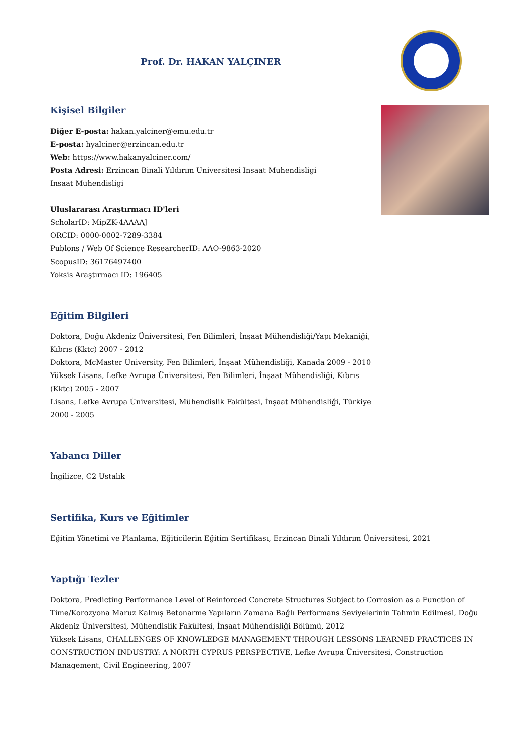Prof. Dr. HAKAN YALÇINER
Kişisel Bilgiler
Diğer E-posta: hakan.yalciner@emu.edu.tr
E-posta: hyalciner@erzincan.edu.tr
Web: https://www.hakanyalciner.com/
Posta Adresi: Erzincan Binali Yıldırım Universitesi Insaat Muhendisligi Insaat Muhendisligi
Uluslararası Araştırmacı ID'leri
ScholarID: MipZK-4AAAAJ
ORCID: 0000-0002-7289-3384
Publons / Web Of Science ResearcherID: AAO-9863-2020
ScopusID: 36176497400
Yoksis Araştırmacı ID: 196405
Eğitim Bilgileri
Doktora, Doğu Akdeniz Üniversitesi, Fen Bilimleri, İnşaat Mühendisliği/Yapı Mekaniği, Kıbrıs (Kktc) 2007 - 2012
Doktora, McMaster University, Fen Bilimleri, İnşaat Mühendisliği, Kanada 2009 - 2010
Yüksek Lisans, Lefke Avrupa Üniversitesi, Fen Bilimleri, İnşaat Mühendisliği, Kıbrıs (Kktc) 2005 - 2007
Lisans, Lefke Avrupa Üniversitesi, Mühendislik Fakültesi, İnşaat Mühendisliği, Türkiye 2000 - 2005
Yabancı Diller
İngilizce, C2 Ustalık
Sertifika, Kurs ve Eğitimler
Eğitim Yönetimi ve Planlama, Eğiticilerin Eğitim Sertifikası, Erzincan Binali Yıldırım Üniversitesi, 2021
Yaptığı Tezler
Doktora, Predicting Performance Level of Reinforced Concrete Structures Subject to Corrosion as a Function of Time/Korozyona Maruz Kalmış Betonarme Yapıların Zamana Bağlı Performans Seviyelerinin Tahmin Edilmesi, Doğu Akdeniz Üniversitesi, Mühendislik Fakültesi, İnşaat Mühendisliği Bölümü, 2012
Yüksek Lisans, CHALLENGES OF KNOWLEDGE MANAGEMENT THROUGH LESSONS LEARNED PRACTICES IN CONSTRUCTION INDUSTRY: A NORTH CYPRUS PERSPECTIVE, Lefke Avrupa Üniversitesi, Construction Management, Civil Engineering, 2007